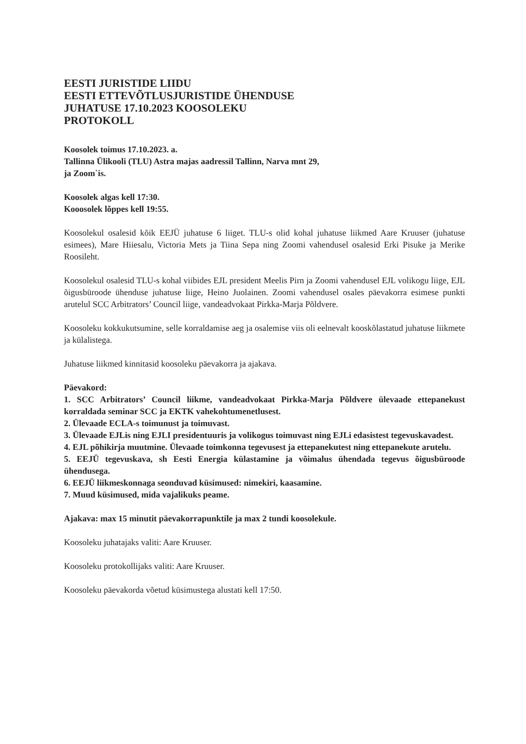EESTI JURISTIDE LIIDU
EESTI ETTEVÕTLUSJURISTIDE ÜHENDUSE
JUHATUSE 17.10.2023 KOOSOLEKU
PROTOKOLL
Koosolek toimus 17.10.2023. a.
Tallinna Ülikooli (TLU) Astra majas aadressil Tallinn, Narva mnt 29,
ja Zoom`is.
Koosolek algas kell 17:30.
Kooosolek lõppes kell 19:55.
Koosolekul osalesid kõik EEJÜ juhatuse 6 liiget. TLU-s olid kohal juhatuse liikmed Aare Kruuser (juhatuse esimees), Mare Hiiesalu, Victoria Mets ja Tiina Sepa ning Zoomi vahendusel osalesid Erki Pisuke ja Merike Roosileht.
Koosolekul osalesid TLU-s kohal viibides EJL president Meelis Pirn ja Zoomi vahendusel EJL volikogu liige, EJL õigusbüroode ühenduse juhatuse liige, Heino Juolainen. Zoomi vahendusel osales päevakorra esimese punkti arutelul SCC Arbitrators’ Council liige, vandeadvokaat Pirkka-Marja Põldvere.
Koosoleku kokkukutsumine, selle korraldamise aeg ja osalemise viis oli eelnevalt kooskõlastatud juhatuse liikmete ja külalistega.
Juhatuse liikmed kinnitasid koosoleku päevakorra ja ajakava.
Päevakord:
1. SCC Arbitrators’ Council liikme, vandeadvokaat Pirkka-Marja Põldvere ülevaade ettepanekust korraldada seminar SCC ja EKTK vahekohtumenetlusest.
2. Ülevaade ECLA-s toimunust ja toimuvast.
3. Ülevaade EJLis ning EJLI presidentuuris ja volikogus toimuvast ning EJLi edasistest tegevuskavadest.
4. EJL põhikirja muutmine. Ülevaade toimkonna tegevusest ja ettepanekutest ning ettepanekute arutelu.
5. EEJÜ tegevuskava, sh Eesti Energia külastamine ja võimalus ühendada tegevus õigusbüroode ühendusega.
6. EEJÜ liikmeskonnaga seonduvad küsimused: nimekiri, kaasamine.
7. Muud küsimused, mida vajalikuks peame.
Ajakava: max 15 minutit päevakorrapunktile ja max 2 tundi koosolekule.
Koosoleku juhatajaks valiti: Aare Kruuser.
Koosoleku protokollijaks valiti: Aare Kruuser.
Koosoleku päevakorda võetud küsimustega alustati kell 17:50.